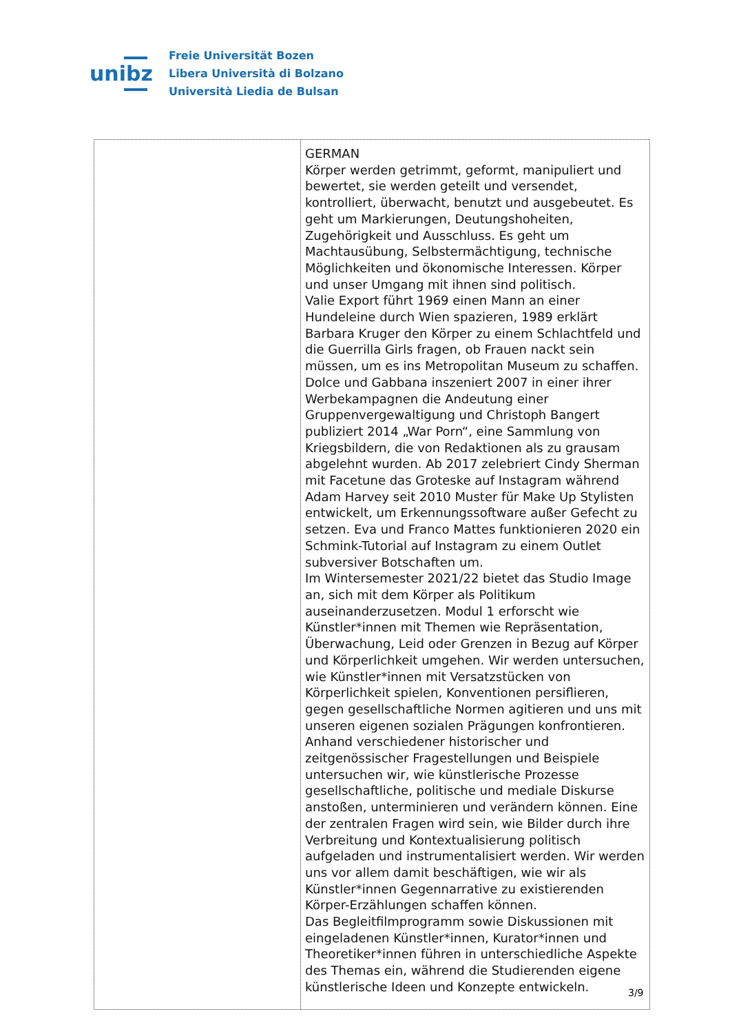unibz
Freie Universität Bozen
Libera Università di Bolzano
Università Liedia de Bulsan
| | GERMAN Körper werden getrimmt, geformt, manipuliert und bewertet, sie werden geteilt und versendet, kontrolliert, überwacht, benutzt und ausgebeutet. Es geht um Markierungen, Deutungshoheiten, Zugehörigkeit und Ausschluss. Es geht um Machtausübung, Selbstermächtigung, technische Möglichkeiten und ökonomische Interessen. Körper und unser Umgang mit ihnen sind politisch. Valie Export führt 1969 einen Mann an einer Hundeleine durch Wien spazieren, 1989 erklärt Barbara Kruger den Körper zu einem Schlachtfeld und die Guerrilla Girls fragen, ob Frauen nackt sein müssen, um es ins Metropolitan Museum zu schaffen. Dolce und Gabbana inszeniert 2007 in einer ihrer Werbekampagnen die Andeutung einer Gruppenvergewaltigung und Christoph Bangert publiziert 2014 „War Porn“, eine Sammlung von Kriegsbildern, die von Redaktionen als zu grausam abgelehnt wurden. Ab 2017 zelebriert Cindy Sherman mit Facetune das Groteske auf Instagram während Adam Harvey seit 2010 Muster für Make Up Stylisten entwickelt, um Erkennungssoftware außer Gefecht zu setzen. Eva und Franco Mattes funktionieren 2020 ein Schmink-Tutorial auf Instagram zu einem Outlet subversiver Botschaften um. Im Wintersemester 2021/22 bietet das Studio Image an, sich mit dem Körper als Politikum auseinanderzusetzen. Modul 1 erforscht wie Künstler*innen mit Themen wie Repräsentation, Überwachung, Leid oder Grenzen in Bezug auf Körper und Körperlichkeit umgehen. Wir werden untersuchen, wie Künstler*innen mit Versatzstücken von Körperlichkeit spielen, Konventionen persiflieren, gegen gesellschaftliche Normen agitieren und uns mit unseren eigenen sozialen Prägungen konfrontieren. Anhand verschiedener historischer und zeitgenössischer Fragestellungen und Beispiele untersuchen wir, wie künstlerische Prozesse gesellschaftliche, politische und mediale Diskurse anstoßen, unterminieren und verändern können. Eine der zentralen Fragen wird sein, wie Bilder durch ihre Verbreitung und Kontextualisierung politisch aufgeladen und instrumentalisiert werden. Wir werden uns vor allem damit beschäftigen, wie wir als Künstler*innen Gegennarrative zu existierenden Körper-Erzählungen schaffen können. Das Begleitfilmprogramm sowie Diskussionen mit eingeladenen Künstler*innen, Kurator*innen und Theoretiker*innen führen in unterschiedliche Aspekte des Themas ein, während die Studierenden eigene künstlerische Ideen und Konzepte entwickeln. |
3/9